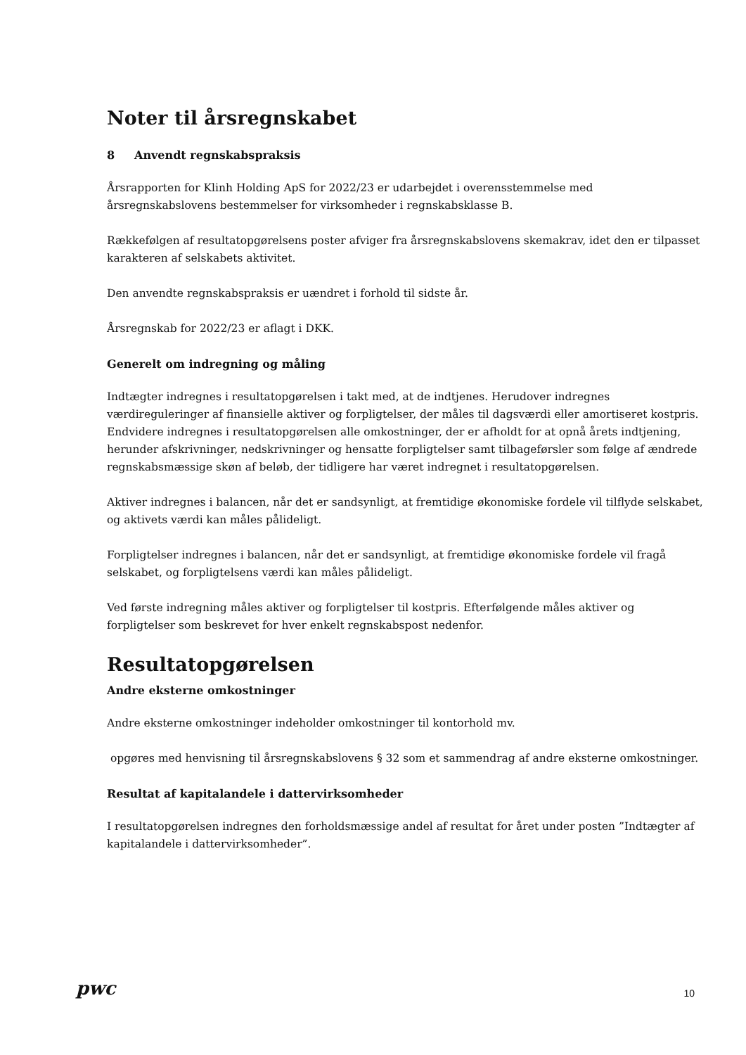Noter til årsregnskabet
8 Anvendt regnskabspraksis
Årsrapporten for Klinh Holding ApS for 2022/23 er udarbejdet i overensstemmelse med årsregnskabslovens bestemmelser for virksomheder i regnskabsklasse B.
Rækkefølgen af resultatopgørelsens poster afviger fra årsregnskabslovens skemakrav, idet den er tilpasset karakteren af selskabets aktivitet.
Den anvendte regnskabspraksis er uændret i forhold til sidste år.
Årsregnskab for 2022/23 er aflagt i DKK.
Generelt om indregning og måling
Indtægter indregnes i resultatopgørelsen i takt med, at de indtjenes. Herudover indregnes værdireguleringer af finansielle aktiver og forpligtelser, der måles til dagsværdi eller amortiseret kostpris. Endvidere indregnes i resultatopgørelsen alle omkostninger, der er afholdt for at opnå årets indtjening, herunder afskrivninger, nedskrivninger og hensatte forpligtelser samt tilbageførsler som følge af ændrede regnskabsmæssige skøn af beløb, der tidligere har været indregnet i resultatopgørelsen.
Aktiver indregnes i balancen, når det er sandsynligt, at fremtidige økonomiske fordele vil tilflyde selskabet, og aktivets værdi kan måles pålideligt.
Forpligtelser indregnes i balancen, når det er sandsynligt, at fremtidige økonomiske fordele vil fragå selskabet, og forpligtelsens værdi kan måles pålideligt.
Ved første indregning måles aktiver og forpligtelser til kostpris. Efterfølgende måles aktiver og forpligtelser som beskrevet for hver enkelt regnskabspost nedenfor.
Resultatopgørelsen
Andre eksterne omkostninger
Andre eksterne omkostninger indeholder omkostninger til kontorhold mv.
opgøres med henvisning til årsregnskabslovens § 32 som et sammendrag af andre eksterne omkostninger.
Resultat af kapitalandele i dattervirksomheder
I resultatopgørelsen indregnes den forholdsmæssige andel af resultat for året under posten ”Indtægter af kapitalandele i dattervirksomheder”.
pwc
10